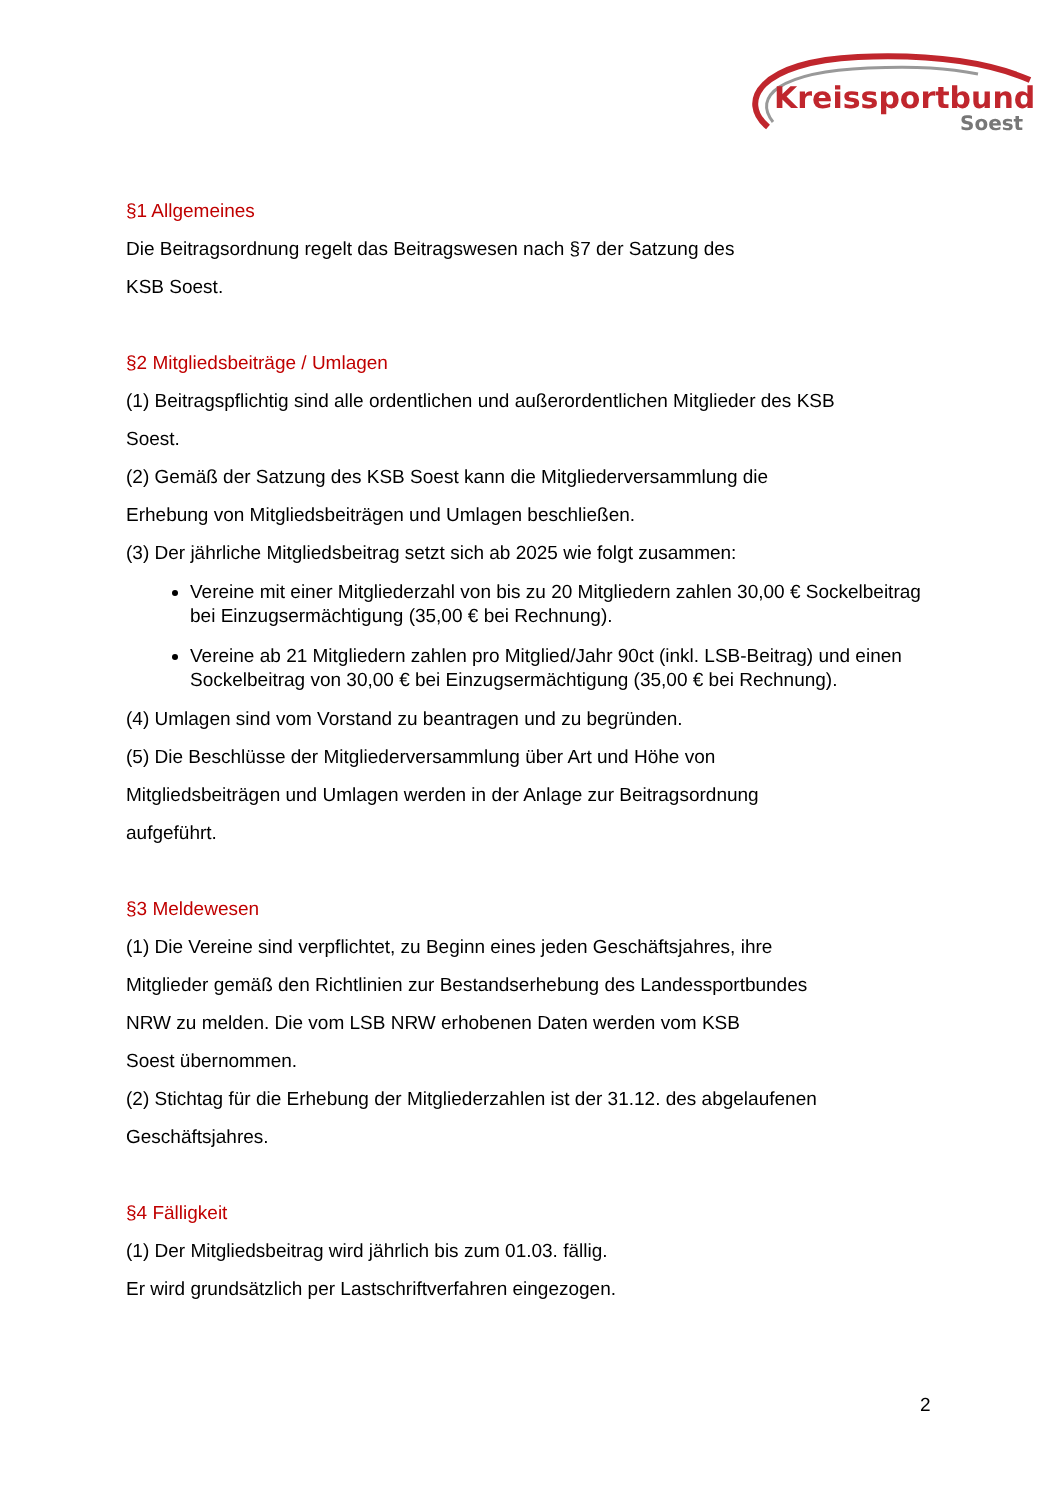Kreissportbund
Soest
§1 Allgemeines
Die Beitragsordnung regelt das Beitragswesen nach §7 der Satzung des
KSB Soest.
§2 Mitgliedsbeiträge / Umlagen
(1) Beitragspflichtig sind alle ordentlichen und außerordentlichen Mitglieder des KSB
Soest.
(2) Gemäß der Satzung des KSB Soest kann die Mitgliederversammlung die
Erhebung von Mitgliedsbeiträgen und Umlagen beschließen.
(3) Der jährliche Mitgliedsbeitrag setzt sich ab 2025 wie folgt zusammen:
Vereine mit einer Mitgliederzahl von bis zu 20 Mitgliedern zahlen 30,00 € Sockelbeitrag bei Einzugsermächtigung (35,00 € bei Rechnung).
Vereine ab 21 Mitgliedern zahlen pro Mitglied/Jahr 90ct (inkl. LSB-Beitrag) und einen Sockelbeitrag von 30,00 € bei Einzugsermächtigung (35,00 € bei Rechnung).
(4) Umlagen sind vom Vorstand zu beantragen und zu begründen.
(5) Die Beschlüsse der Mitgliederversammlung über Art und Höhe von
Mitgliedsbeiträgen und Umlagen werden in der Anlage zur Beitragsordnung
aufgeführt.
§3 Meldewesen
(1) Die Vereine sind verpflichtet, zu Beginn eines jeden Geschäftsjahres, ihre
Mitglieder gemäß den Richtlinien zur Bestandserhebung des Landessportbundes
NRW zu melden. Die vom LSB NRW erhobenen Daten werden vom KSB
Soest übernommen.
(2) Stichtag für die Erhebung der Mitgliederzahlen ist der 31.12. des abgelaufenen
Geschäftsjahres.
§4 Fälligkeit
(1) Der Mitgliedsbeitrag wird jährlich bis zum 01.03. fällig.
Er wird grundsätzlich per Lastschriftverfahren eingezogen.
2